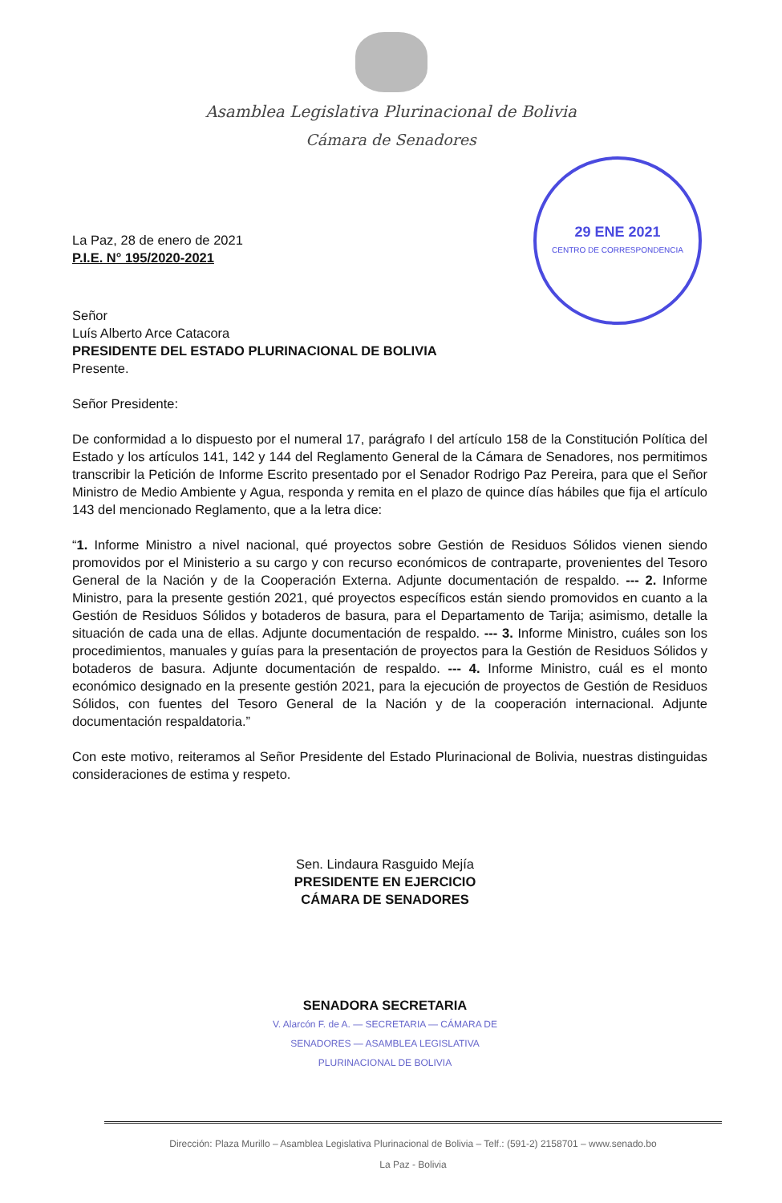Asamblea Legislativa Plurinacional de Bolivia
Cámara de Senadores
29 ENE 2021
CENTRO DE CORRESPONDENCIA
La Paz, 28 de enero de 2021
P.I.E. N° 195/2020-2021
Señor
Luís Alberto Arce Catacora
PRESIDENTE DEL ESTADO PLURINACIONAL DE BOLIVIA
Presente.
Señor Presidente:
De conformidad a lo dispuesto por el numeral 17, parágrafo I del artículo 158 de la Constitución Política del Estado y los artículos 141, 142 y 144 del Reglamento General de la Cámara de Senadores, nos permitimos transcribir la Petición de Informe Escrito presentado por el Senador Rodrigo Paz Pereira, para que el Señor Ministro de Medio Ambiente y Agua, responda y remita en el plazo de quince días hábiles que fija el artículo 143 del mencionado Reglamento, que a la letra dice:
“1. Informe Ministro a nivel nacional, qué proyectos sobre Gestión de Residuos Sólidos vienen siendo promovidos por el Ministerio a su cargo y con recurso económicos de contraparte, provenientes del Tesoro General de la Nación y de la Cooperación Externa. Adjunte documentación de respaldo. --- 2. Informe Ministro, para la presente gestión 2021, qué proyectos específicos están siendo promovidos en cuanto a la Gestión de Residuos Sólidos y botaderos de basura, para el Departamento de Tarija; asimismo, detalle la situación de cada una de ellas. Adjunte documentación de respaldo. --- 3. Informe Ministro, cuáles son los procedimientos, manuales y guías para la presentación de proyectos para la Gestión de Residuos Sólidos y botaderos de basura. Adjunte documentación de respaldo. --- 4. Informe Ministro, cuál es el monto económico designado en la presente gestión 2021, para la ejecución de proyectos de Gestión de Residuos Sólidos, con fuentes del Tesoro General de la Nación y de la cooperación internacional. Adjunte documentación respaldatoria.”
Con este motivo, reiteramos al Señor Presidente del Estado Plurinacional de Bolivia, nuestras distinguidas consideraciones de estima y respeto.
Sen. Lindaura Rasguido Mejía
PRESIDENTE EN EJERCICIO
CÁMARA DE SENADORES
SENADORA SECRETARIA
V. Alarcón F. de A. — SECRETARIA — CÁMARA DE SENADORES — ASAMBLEA LEGISLATIVA PLURINACIONAL DE BOLIVIA
Dirección: Plaza Murillo – Asamblea Legislativa Plurinacional de Bolivia – Telf.: (591-2) 2158701 – www.senado.bo
La Paz - Bolivia